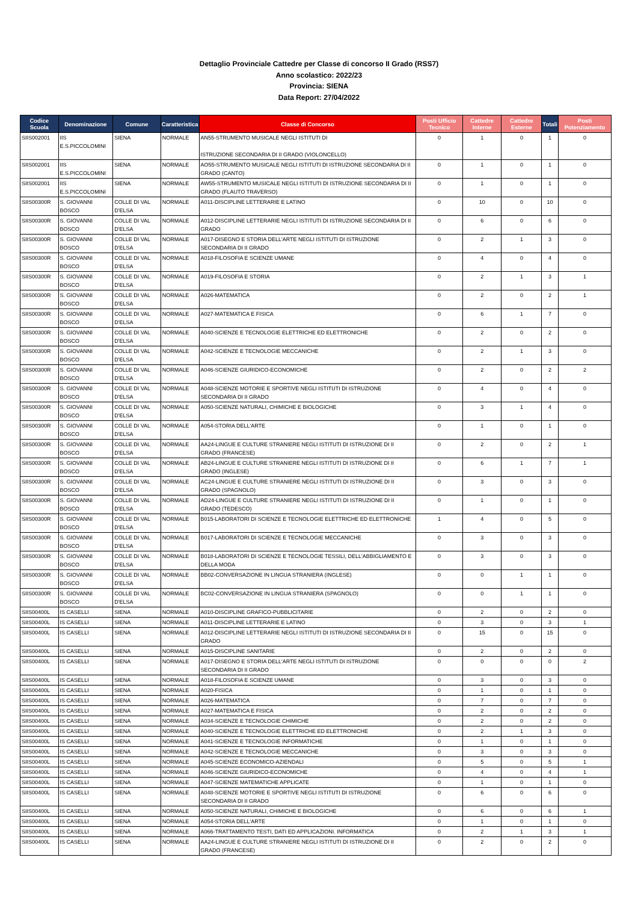Dettaglio Provinciale Cattedre per Classe di concorso II Grado (RSS7)
Anno scolastico: 2022/23
Provincia: SIENA
Data Report: 27/04/2022
| Codice Scuola | Denominazione | Comune | Caratteristica | Classe di Concorso | Posti Ufficio Tecnico | Cattedre Interne | Cattedre Esterne | Totali | Posti Potenziamento |
| --- | --- | --- | --- | --- | --- | --- | --- | --- | --- |
| SIIS002001 | IIS E.S.PICCOLOMINI | SIENA | NORMALE | AN55-STRUMENTO MUSICALE NEGLI ISTITUTI DI ISTRUZIONE SECONDARIA DI II GRADO (VIOLONCELLO) | 0 | 1 | 0 | 1 | 0 |
| SIIS002001 | IIS E.S.PICCOLOMINI | SIENA | NORMALE | AO55-STRUMENTO MUSICALE NEGLI ISTITUTI DI ISTRUZIONE SECONDARIA DI II GRADO (CANTO) | 0 | 1 | 0 | 1 | 0 |
| SIIS002001 | IIS E.S.PICCOLOMINI | SIENA | NORMALE | AW55-STRUMENTO MUSICALE NEGLI ISTITUTI DI ISTRUZIONE SECONDARIA DI II GRADO (FLAUTO TRAVERSO) | 0 | 1 | 0 | 1 | 0 |
| SIIS00300R | S. GIOVANNI BOSCO | COLLE DI VAL D'ELSA | NORMALE | A011-DISCIPLINE LETTERARIE E LATINO | 0 | 10 | 0 | 10 | 0 |
| SIIS00300R | S. GIOVANNI BOSCO | COLLE DI VAL D'ELSA | NORMALE | A012-DISCIPLINE LETTERARIE NEGLI ISTITUTI DI ISTRUZIONE SECONDARIA DI II GRADO | 0 | 6 | 0 | 6 | 0 |
| SIIS00300R | S. GIOVANNI BOSCO | COLLE DI VAL D'ELSA | NORMALE | A017-DISEGNO E STORIA DELL'ARTE NEGLI ISTITUTI DI ISTRUZIONE SECONDARIA DI II GRADO | 0 | 2 | 1 | 3 | 0 |
| SIIS00300R | S. GIOVANNI BOSCO | COLLE DI VAL D'ELSA | NORMALE | A018-FILOSOFIA E SCIENZE UMANE | 0 | 4 | 0 | 4 | 0 |
| SIIS00300R | S. GIOVANNI BOSCO | COLLE DI VAL D'ELSA | NORMALE | A019-FILOSOFIA E STORIA | 0 | 2 | 1 | 3 | 1 |
| SIIS00300R | S. GIOVANNI BOSCO | COLLE DI VAL D'ELSA | NORMALE | A026-MATEMATICA | 0 | 2 | 0 | 2 | 1 |
| SIIS00300R | S. GIOVANNI BOSCO | COLLE DI VAL D'ELSA | NORMALE | A027-MATEMATICA E FISICA | 0 | 6 | 1 | 7 | 0 |
| SIIS00300R | S. GIOVANNI BOSCO | COLLE DI VAL D'ELSA | NORMALE | A040-SCIENZE E TECNOLOGIE ELETTRICHE ED ELETTRONICHE | 0 | 2 | 0 | 2 | 0 |
| SIIS00300R | S. GIOVANNI BOSCO | COLLE DI VAL D'ELSA | NORMALE | A042-SCIENZE E TECNOLOGIE MECCANICHE | 0 | 2 | 1 | 3 | 0 |
| SIIS00300R | S. GIOVANNI BOSCO | COLLE DI VAL D'ELSA | NORMALE | A046-SCIENZE GIURIDICO-ECONOMICHE | 0 | 2 | 0 | 2 | 2 |
| SIIS00300R | S. GIOVANNI BOSCO | COLLE DI VAL D'ELSA | NORMALE | A048-SCIENZE MOTORIE E SPORTIVE NEGLI ISTITUTI DI ISTRUZIONE SECONDARIA DI II GRADO | 0 | 4 | 0 | 4 | 0 |
| SIIS00300R | S. GIOVANNI BOSCO | COLLE DI VAL D'ELSA | NORMALE | A050-SCIENZE NATURALI, CHIMICHE E BIOLOGICHE | 0 | 3 | 1 | 4 | 0 |
| SIIS00300R | S. GIOVANNI BOSCO | COLLE DI VAL D'ELSA | NORMALE | A054-STORIA DELL'ARTE | 0 | 1 | 0 | 1 | 0 |
| SIIS00300R | S. GIOVANNI BOSCO | COLLE DI VAL D'ELSA | NORMALE | AA24-LINGUE E CULTURE STRANIERE NEGLI ISTITUTI DI ISTRUZIONE DI II GRADO (FRANCESE) | 0 | 2 | 0 | 2 | 1 |
| SIIS00300R | S. GIOVANNI BOSCO | COLLE DI VAL D'ELSA | NORMALE | AB24-LINGUE E CULTURE STRANIERE NEGLI ISTITUTI DI ISTRUZIONE DI II GRADO (INGLESE) | 0 | 6 | 1 | 7 | 1 |
| SIIS00300R | S. GIOVANNI BOSCO | COLLE DI VAL D'ELSA | NORMALE | AC24-LINGUE E CULTURE STRANIERE NEGLI ISTITUTI DI ISTRUZIONE DI II GRADO (SPAGNOLO) | 0 | 3 | 0 | 3 | 0 |
| SIIS00300R | S. GIOVANNI BOSCO | COLLE DI VAL D'ELSA | NORMALE | AD24-LINGUE E CULTURE STRANIERE NEGLI ISTITUTI DI ISTRUZIONE DI II GRADO (TEDESCO) | 0 | 1 | 0 | 1 | 0 |
| SIIS00300R | S. GIOVANNI BOSCO | COLLE DI VAL D'ELSA | NORMALE | B015-LABORATORI DI SCIENZE E TECNOLOGIE ELETTRICHE ED ELETTRONICHE | 1 | 4 | 0 | 5 | 0 |
| SIIS00300R | S. GIOVANNI BOSCO | COLLE DI VAL D'ELSA | NORMALE | B017-LABORATORI DI SCIENZE E TECNOLOGIE MECCANICHE | 0 | 3 | 0 | 3 | 0 |
| SIIS00300R | S. GIOVANNI BOSCO | COLLE DI VAL D'ELSA | NORMALE | B018-LABORATORI DI SCIENZE E TECNOLOGIE TESSILI, DELL'ABBIGLIAMENTO E DELLA MODA | 0 | 3 | 0 | 3 | 0 |
| SIIS00300R | S. GIOVANNI BOSCO | COLLE DI VAL D'ELSA | NORMALE | BB02-CONVERSAZIONE IN LINGUA STRANIERA (INGLESE) | 0 | 0 | 1 | 1 | 0 |
| SIIS00300R | S. GIOVANNI BOSCO | COLLE DI VAL D'ELSA | NORMALE | BC02-CONVERSAZIONE IN LINGUA STRANIERA (SPAGNOLO) | 0 | 0 | 1 | 1 | 0 |
| SIIS00400L | IS CASELLI | SIENA | NORMALE | A010-DISCIPLINE GRAFICO-PUBBLICITARIE | 0 | 2 | 0 | 2 | 0 |
| SIIS00400L | IS CASELLI | SIENA | NORMALE | A011-DISCIPLINE LETTERARIE E LATINO | 0 | 3 | 0 | 3 | 1 |
| SIIS00400L | IS CASELLI | SIENA | NORMALE | A012-DISCIPLINE LETTERARIE NEGLI ISTITUTI DI ISTRUZIONE SECONDARIA DI II GRADO | 0 | 15 | 0 | 15 | 0 |
| SIIS00400L | IS CASELLI | SIENA | NORMALE | A015-DISCIPLINE SANITARIE | 0 | 2 | 0 | 2 | 0 |
| SIIS00400L | IS CASELLI | SIENA | NORMALE | A017-DISEGNO E STORIA DELL'ARTE NEGLI ISTITUTI DI ISTRUZIONE SECONDARIA DI II GRADO | 0 | 0 | 0 | 0 | 2 |
| SIIS00400L | IS CASELLI | SIENA | NORMALE | A018-FILOSOFIA E SCIENZE UMANE | 0 | 3 | 0 | 3 | 0 |
| SIIS00400L | IS CASELLI | SIENA | NORMALE | A020-FISICA | 0 | 1 | 0 | 1 | 0 |
| SIIS00400L | IS CASELLI | SIENA | NORMALE | A026-MATEMATICA | 0 | 7 | 0 | 7 | 0 |
| SIIS00400L | IS CASELLI | SIENA | NORMALE | A027-MATEMATICA E FISICA | 0 | 2 | 0 | 2 | 0 |
| SIIS00400L | IS CASELLI | SIENA | NORMALE | A034-SCIENZE E TECNOLOGIE CHIMICHE | 0 | 2 | 0 | 2 | 0 |
| SIIS00400L | IS CASELLI | SIENA | NORMALE | A040-SCIENZE E TECNOLOGIE ELETTRICHE ED ELETTRONICHE | 0 | 2 | 1 | 3 | 0 |
| SIIS00400L | IS CASELLI | SIENA | NORMALE | A041-SCIENZE E TECNOLOGIE INFORMATICHE | 0 | 1 | 0 | 1 | 0 |
| SIIS00400L | IS CASELLI | SIENA | NORMALE | A042-SCIENZE E TECNOLOGIE MECCANICHE | 0 | 3 | 0 | 3 | 0 |
| SIIS00400L | IS CASELLI | SIENA | NORMALE | A045-SCIENZE ECONOMICO-AZIENDALI | 0 | 5 | 0 | 5 | 1 |
| SIIS00400L | IS CASELLI | SIENA | NORMALE | A046-SCIENZE GIURIDICO-ECONOMICHE | 0 | 4 | 0 | 4 | 1 |
| SIIS00400L | IS CASELLI | SIENA | NORMALE | A047-SCIENZE MATEMATICHE APPLICATE | 0 | 1 | 0 | 1 | 0 |
| SIIS00400L | IS CASELLI | SIENA | NORMALE | A048-SCIENZE MOTORIE E SPORTIVE NEGLI ISTITUTI DI ISTRUZIONE SECONDARIA DI II GRADO | 0 | 6 | 0 | 6 | 0 |
| SIIS00400L | IS CASELLI | SIENA | NORMALE | A050-SCIENZE NATURALI, CHIMICHE E BIOLOGICHE | 0 | 6 | 0 | 6 | 1 |
| SIIS00400L | IS CASELLI | SIENA | NORMALE | A054-STORIA DELL'ARTE | 0 | 1 | 0 | 1 | 0 |
| SIIS00400L | IS CASELLI | SIENA | NORMALE | A066-TRATTAMENTO TESTI, DATI ED APPLICAZIONI. INFORMATICA | 0 | 2 | 1 | 3 | 1 |
| SIIS00400L | IS CASELLI | SIENA | NORMALE | AA24-LINGUE E CULTURE STRANIERE NEGLI ISTITUTI DI ISTRUZIONE DI II GRADO (FRANCESE) | 0 | 2 | 0 | 2 | 0 |